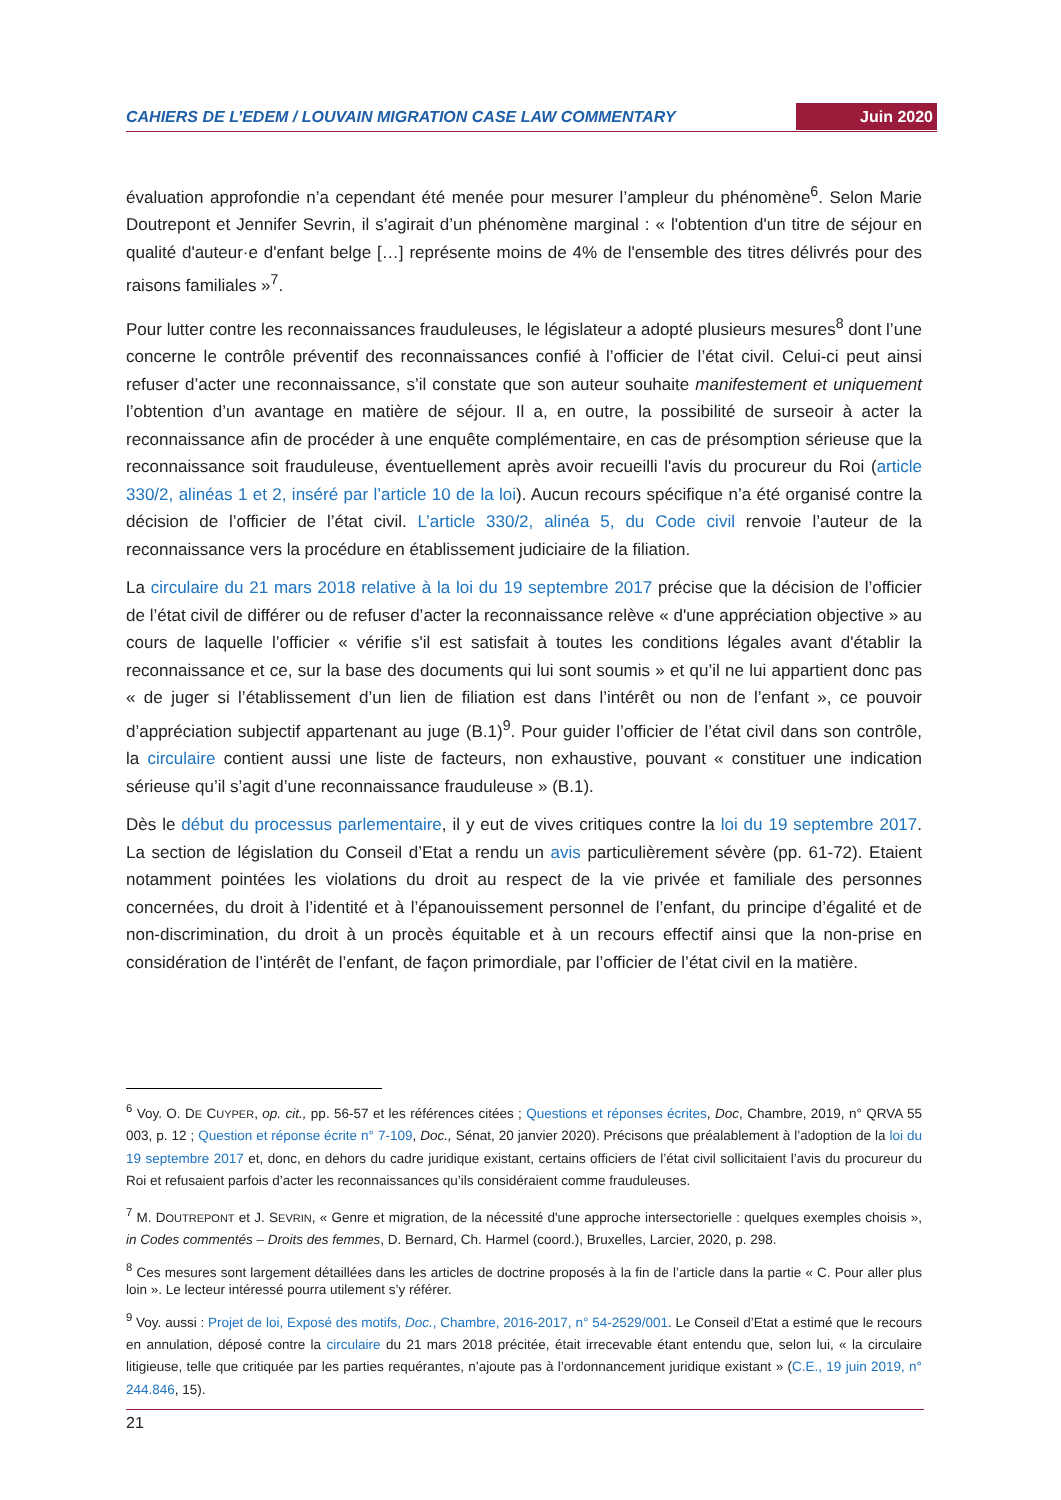CAHIERS DE L’EDEM / LOUVAIN MIGRATION CASE LAW COMMENTARY Juin 2020
évaluation approfondie n’a cependant été menée pour mesurer l’ampleur du phénomène<sup>6</sup>. Selon Marie Doutrepont et Jennifer Sevrin, il s’agirait d’un phénomène marginal : « l'obtention d'un titre de séjour en qualité d'auteur·e d'enfant belge […] représente moins de 4% de l'ensemble des titres délivrés pour des raisons familiales »<sup>7</sup>.
Pour lutter contre les reconnaissances frauduleuses, le législateur a adopté plusieurs mesures<sup>8</sup> dont l’une concerne le contrôle préventif des reconnaissances confié à l’officier de l’état civil. Celui-ci peut ainsi refuser d’acter une reconnaissance, s’il constate que son auteur souhaite manifestement et uniquement l’obtention d’un avantage en matière de séjour. Il a, en outre, la possibilité de surseoir à acter la reconnaissance afin de procéder à une enquête complémentaire, en cas de présomption sérieuse que la reconnaissance soit frauduleuse, éventuellement après avoir recueilli l'avis du procureur du Roi (article 330/2, alinéas 1 et 2, inséré par l’article 10 de la loi). Aucun recours spécifique n’a été organisé contre la décision de l’officier de l’état civil. L’article 330/2, alinéa 5, du Code civil renvoie l’auteur de la reconnaissance vers la procédure en établissement judiciaire de la filiation.
La circulaire du 21 mars 2018 relative à la loi du 19 septembre 2017 précise que la décision de l’officier de l’état civil de différer ou de refuser d’acter la reconnaissance relève « d'une appréciation objective » au cours de laquelle l’officier « vérifie s'il est satisfait à toutes les conditions légales avant d'établir la reconnaissance et ce, sur la base des documents qui lui sont soumis » et qu’il ne lui appartient donc pas « de juger si l’établissement d’un lien de filiation est dans l’intérêt ou non de l’enfant », ce pouvoir d’appréciation subjectif appartenant au juge (B.1)<sup>9</sup>. Pour guider l’officier de l’état civil dans son contrôle, la circulaire contient aussi une liste de facteurs, non exhaustive, pouvant « constituer une indication sérieuse qu’il s’agit d’une reconnaissance frauduleuse » (B.1).
Dès le début du processus parlementaire, il y eut de vives critiques contre la loi du 19 septembre 2017. La section de législation du Conseil d’Etat a rendu un avis particulièrement sévère (pp. 61-72). Etaient notamment pointées les violations du droit au respect de la vie privée et familiale des personnes concernées, du droit à l’identité et à l’épanouissement personnel de l’enfant, du principe d’égalité et de non-discrimination, du droit à un procès équitable et à un recours effectif ainsi que la non-prise en considération de l’intérêt de l’enfant, de façon primordiale, par l’officier de l’état civil en la matière.
<sup>6</sup> Voy. O. DE CUYPER, op. cit., pp. 56-57 et les références citées ; Questions et réponses écrites, Doc, Chambre, 2019, n° QRVA 55 003, p. 12 ; Question et réponse écrite n° 7-109, Doc., Sénat, 20 janvier 2020). Précisons que préalablement à l’adoption de la loi du 19 septembre 2017 et, donc, en dehors du cadre juridique existant, certains officiers de l’état civil sollicitaient l’avis du procureur du Roi et refusaient parfois d’acter les reconnaissances qu’ils considéraient comme frauduleuses.
<sup>7</sup> M. DOUTREPONT et J. SEVRIN, « Genre et migration, de la nécessité d'une approche intersectorielle : quelques exemples choisis », in Codes commentés – Droits des femmes, D. Bernard, Ch. Harmel (coord.), Bruxelles, Larcier, 2020, p. 298.
<sup>8</sup> Ces mesures sont largement détaillées dans les articles de doctrine proposés à la fin de l’article dans la partie « C. Pour aller plus loin ». Le lecteur intéressé pourra utilement s’y référer.
<sup>9</sup> Voy. aussi : Projet de loi, Exposé des motifs, Doc., Chambre, 2016-2017, n° 54-2529/001. Le Conseil d’Etat a estimé que le recours en annulation, déposé contre la circulaire du 21 mars 2018 précitée, était irrecevable étant entendu que, selon lui, « la circulaire litigieuse, telle que critiquée par les parties requérantes, n’ajoute pas à l’ordonnancement juridique existant » (C.E., 19 juin 2019, n° 244.846, 15).
21